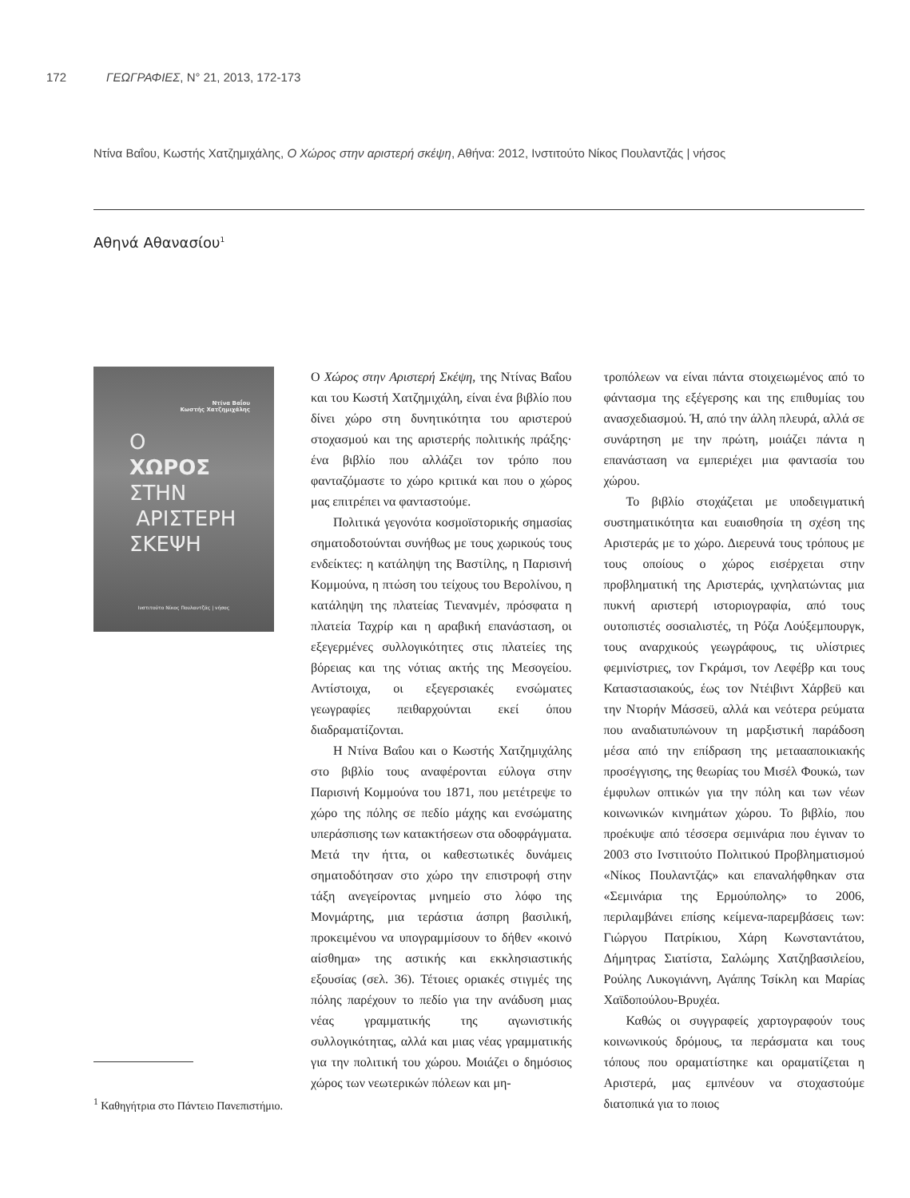172 ΓΕΩΓΡΑΦΙΕΣ, N° 21, 2013, 172-173
Ντίνα Βαΐου, Κωστής Χατζημιχάλης, Ο Χώρος στην αριστερή σκέψη, Αθήνα: 2012, Ινστιτούτο Νίκος Πουλαντζάς | νήσος
Αθηνά Αθανασίου<sup>1</sup>
Ντίνα Βαΐου
Κωστής Χατζημιχάλης
Ο
ΧΩΡΟΣ
ΣΤΗΝ
ΑΡΙΣΤΕΡΗ
ΣΚΕΨΗ
Ινστιτούτο Νίκος Πουλαντζάς | νήσος
<sup>1</sup> Καθηγήτρια στο Πάντειο Πανεπιστήμιο.
Ο Χώρος στην Αριστερή Σκέψη, της Ντίνας Βαΐου και του Κωστή Χατζημιχάλη, είναι ένα βιβλίο που δίνει χώρο στη δυνητικότητα του αριστερού στοχασμού και της αριστερής πολιτικής πράξης· ένα βιβλίο που αλλάζει τον τρόπο που φανταζόμαστε το χώρο κριτικά και που ο χώρος μας επιτρέπει να φανταστούμε.
Πολιτικά γεγονότα κοσμοϊστορικής σημασίας σηματοδοτούνται συνήθως με τους χωρικούς τους ενδείκτες: η κατάληψη της Βαστίλης, η Παρισινή Κομμούνα, η πτώση του τείχους του Βερολίνου, η κατάληψη της πλατείας Τιενανμέν, πρόσφατα η πλατεία Ταχρίρ και η αραβική επανάσταση, οι εξεγερμένες συλλογικότητες στις πλατείες της βόρειας και της νότιας ακτής της Μεσογείου. Αντίστοιχα, οι εξεγερσιακές ενσώματες γεωγραφίες πειθαρχούνται εκεί όπου διαδραματίζονται.
Η Ντίνα Βαΐου και ο Κωστής Χατζημιχάλης στο βιβλίο τους αναφέρονται εύλογα στην Παρισινή Κομμούνα του 1871, που μετέτρεψε το χώρο της πόλης σε πεδίο μάχης και ενσώματης υπεράσπισης των κατακτήσεων στα οδοφράγματα. Μετά την ήττα, οι καθεστωτικές δυνάμεις σηματοδότησαν στο χώρο την επιστροφή στην τάξη ανεγείροντας μνημείο στο λόφο της Μονμάρτης, μια τεράστια άσπρη βασιλική, προκειμένου να υπογραμμίσουν το δήθεν «κοινό αίσθημα» της αστικής και εκκλησιαστικής εξουσίας (σελ. 36). Τέτοιες οριακές στιγμές της πόλης παρέχουν το πεδίο για την ανάδυση μιας νέας γραμματικής της αγωνιστικής συλλογικότητας, αλλά και μιας νέας γραμματικής για την πολιτική του χώρου. Μοιάζει ο δημόσιος χώρος των νεωτερικών πόλεων και μη-
τροπόλεων να είναι πάντα στοιχειωμένος από το φάντασμα της εξέγερσης και της επιθυμίας του ανασχεδιασμού. Ή, από την άλλη πλευρά, αλλά σε συνάρτηση με την πρώτη, μοιάζει πάντα η επανάσταση να εμπεριέχει μια φαντασία του χώρου.
Το βιβλίο στοχάζεται με υποδειγματική συστηματικότητα και ευαισθησία τη σχέση της Αριστεράς με το χώρο. Διερευνά τους τρόπους με τους οποίους ο χώρος εισέρχεται στην προβληματική της Αριστεράς, ιχνηλατώντας μια πυκνή αριστερή ιστοριογραφία, από τους ουτοπιστές σοσιαλιστές, τη Ρόζα Λούξεμπουργκ, τους αναρχικούς γεωγράφους, τις υλίστριες φεμινίστριες, τον Γκράμσι, τον Λεφέβρ και τους Καταστασιακούς, έως τον Ντέιβιντ Χάρβεϋ και την Ντορήν Μάσσεϋ, αλλά και νεότερα ρεύματα που αναδιατυπώνουν τη μαρξιστική παράδοση μέσα από την επίδραση της μεταααποικιακής προσέγγισης, της θεωρίας του Μισέλ Φουκώ, των έμφυλων οπτικών για την πόλη και των νέων κοινωνικών κινημάτων χώρου. Το βιβλίο, που προέκυψε από τέσσερα σεμινάρια που έγιναν το 2003 στο Ινστιτούτο Πολιτικού Προβληματισμού «Νίκος Πουλαντζάς» και επαναλήφθηκαν στα «Σεμινάρια της Ερμούπολης» το 2006, περιλαμβάνει επίσης κείμενα-παρεμβάσεις των: Γιώργου Πατρίκιου, Χάρη Κωνσταντάτου, Δήμητρας Σιατίστα, Σαλώμης Χατζηβασιλείου, Ρούλης Λυκογιάννη, Αγάπης Τσίκλη και Μαρίας Χαϊδοπούλου-Βρυχέα.
Καθώς οι συγγραφείς χαρτογραφούν τους κοινωνικούς δρόμους, τα περάσματα και τους τόπους που οραματίστηκε και οραματίζεται η Αριστερά, μας εμπνέουν να στοχαστούμε διατοπικά για το ποιος